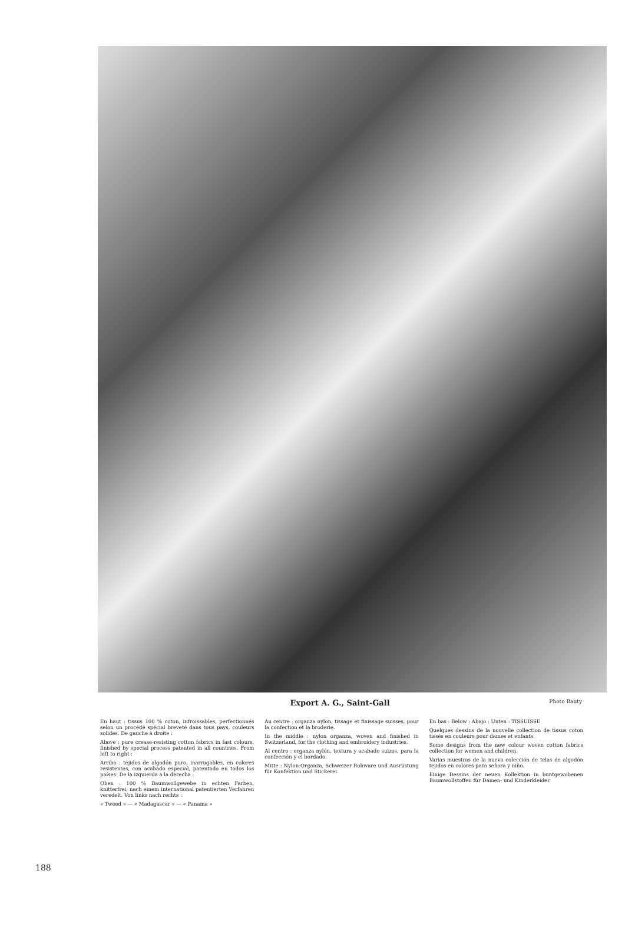Export A. G., Saint-Gall
Photo Bauty
En haut : tissus 100 % coton, infroissables, perfectionnés selon un procédé spécial breveté dans tous pays, couleurs solides. De gauche à droite :
Above : pure crease-resisting cotton fabrics in fast colours, finished by special process patented in all countries. From left to right :
Arriba : tejidos de algodón puro, inarrugables, en colores resistentes, con acabado especial, patentado en todos los países. De la izquierda a la derecha :
Oben : 100 % Baumwollgewebe in echten Farben, knitterfrei, nach einem international patentierten Verfahren veredelt. Von links nach rechts :
« Tweed » — « Madagascar » — « Panama »
Au centre : organza nylon, tissage et finissage suisses, pour la confection et la broderie.
In the middle : nylon organza, woven and finished in Switzerland, for the clothing and embroidery industries.
Al centro : organza nylón, textura y acabado suizos, para la confección y el bordado.
Mitte : Nylon-Organza, Schweizer Rohware und Ausrüstung für Konfektion und Stickerei.
En bas : Below : Abajo : Unten : TISSUISSE
Quelques dessins de la nouvelle collection de tissus coton tissés en couleurs pour dames et enfants.
Some designs from the new colour woven cotton fabrics collection for women and children.
Varias muestras de la nueva colección de telas de algodón tejidos en colores para señora y niño.
Einige Dessins der neuen Kollektion in buntgewobenen Baumwollstoffen für Damen- und Kinderkleider.
188